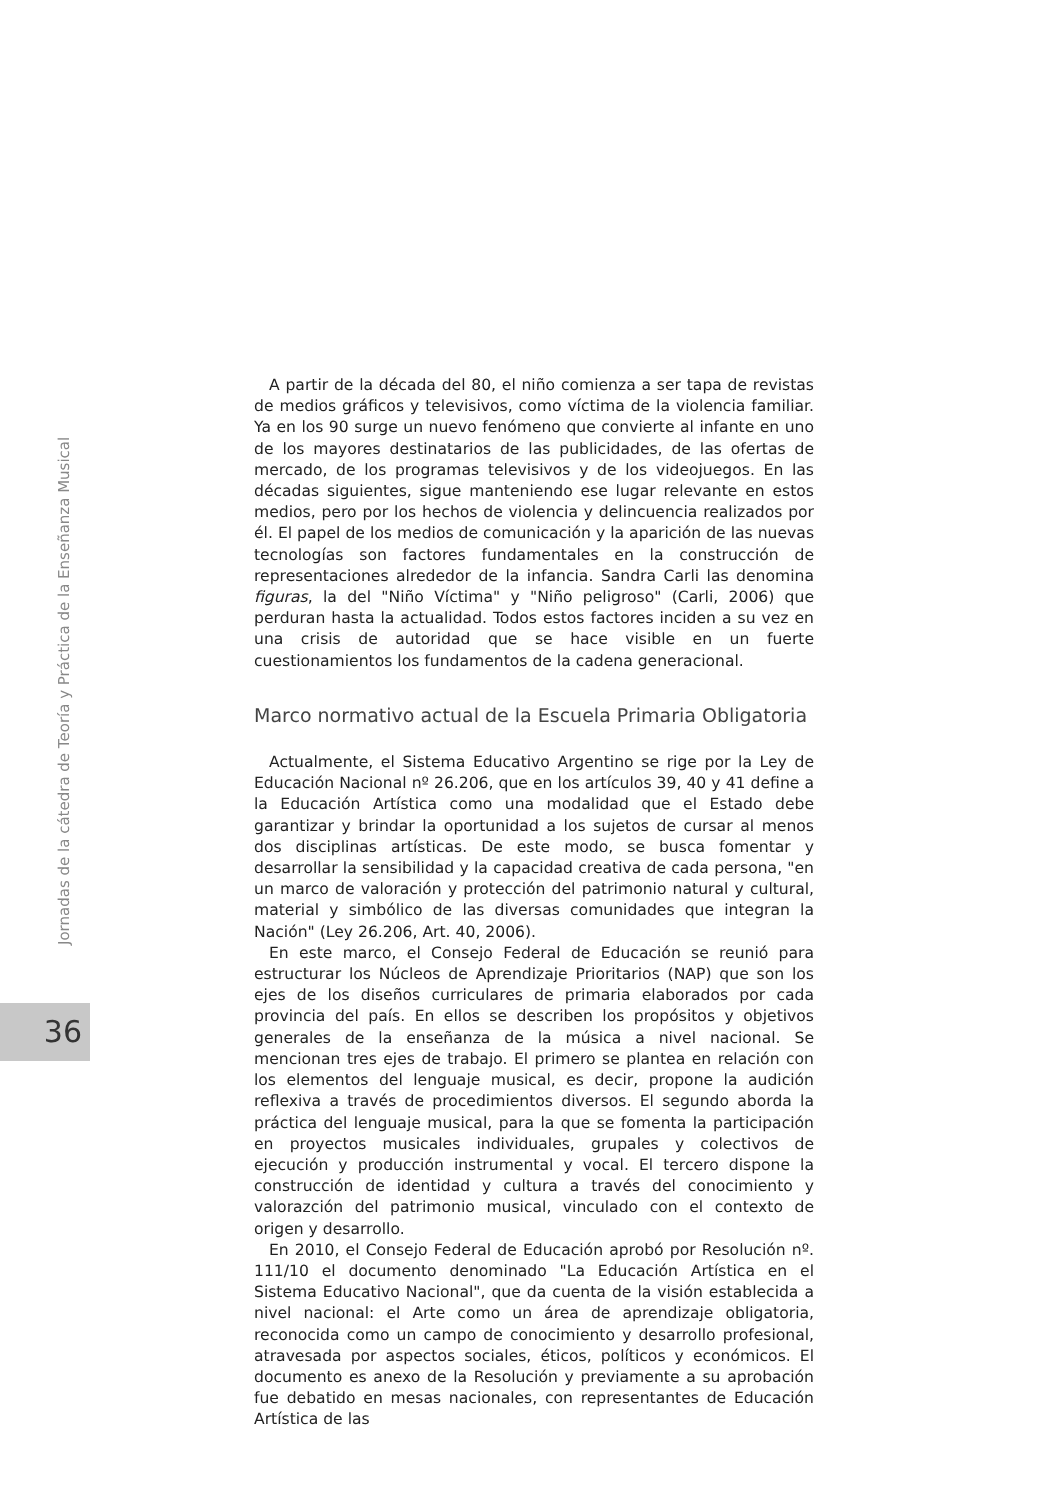Jornadas de la cátedra de Teoría y Práctica de la Enseñanza Musical
36
A partir de la década del 80, el niño comienza a ser tapa de revistas de medios gráficos y televisivos, como víctima de la violencia familiar. Ya en los 90 surge un nuevo fenómeno que convierte al infante en uno de los mayores destinatarios de las publicidades, de las ofertas de mercado, de los programas televisivos y de los videojuegos. En las décadas siguientes, sigue manteniendo ese lugar relevante en estos medios, pero por los hechos de violencia y delincuencia realizados por él. El papel de los medios de comunicación y la aparición de las nuevas tecnologías son factores fundamentales en la construcción de representaciones alrededor de la infancia. Sandra Carli las denomina figuras, la del "Niño Víctima" y "Niño peligroso" (Carli, 2006) que perduran hasta la actualidad. Todos estos factores inciden a su vez en una crisis de autoridad que se hace visible en un fuerte cuestionamientos los fundamentos de la cadena generacional.
Marco normativo actual de la Escuela Primaria Obligatoria
Actualmente, el Sistema Educativo Argentino se rige por la Ley de Educación Nacional nº 26.206, que en los artículos 39, 40 y 41 define a la Educación Artística como una modalidad que el Estado debe garantizar y brindar la oportunidad a los sujetos de cursar al menos dos disciplinas artísticas. De este modo, se busca fomentar y desarrollar la sensibilidad y la capacidad creativa de cada persona, "en un marco de valoración y protección del patrimonio natural y cultural, material y simbólico de las diversas comunidades que integran la Nación" (Ley 26.206, Art. 40, 2006).
En este marco, el Consejo Federal de Educación se reunió para estructurar los Núcleos de Aprendizaje Prioritarios (NAP) que son los ejes de los diseños curriculares de primaria elaborados por cada provincia del país. En ellos se describen los propósitos y objetivos generales de la enseñanza de la música a nivel nacional. Se mencionan tres ejes de trabajo. El primero se plantea en relación con los elementos del lenguaje musical, es decir, propone la audición reflexiva a través de procedimientos diversos. El segundo aborda la práctica del lenguaje musical, para la que se fomenta la participación en proyectos musicales individuales, grupales y colectivos de ejecución y producción instrumental y vocal. El tercero dispone la construcción de identidad y cultura a través del conocimiento y valorazción del patrimonio musical, vinculado con el contexto de origen y desarrollo.
En 2010, el Consejo Federal de Educación aprobó por Resolución nº. 111/10 el documento denominado "La Educación Artística en el Sistema Educativo Nacional", que da cuenta de la visión establecida a nivel nacional: el Arte como un área de aprendizaje obligatoria, reconocida como un campo de conocimiento y desarrollo profesional, atravesada por aspectos sociales, éticos, políticos y económicos. El documento es anexo de la Resolución y previamente a su aprobación fue debatido en mesas nacionales, con representantes de Educación Artística de las